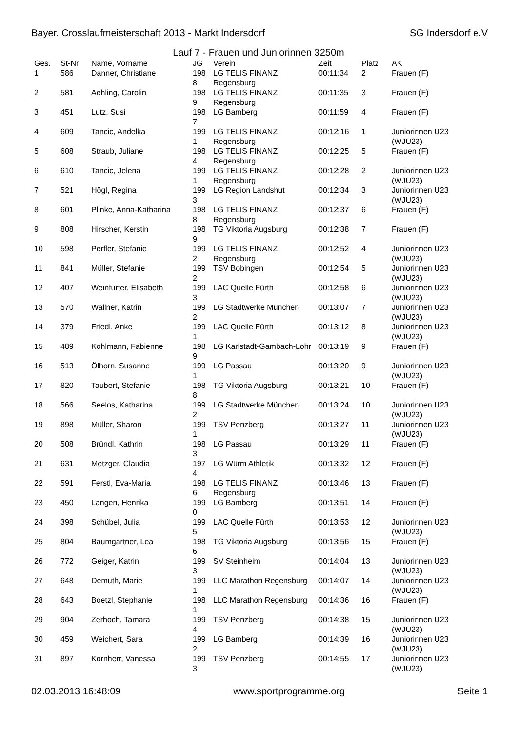Bayer. Crosslaufmeisterschaft 2013 - Markt Indersdorf SG Indersdorf e.V
Lauf 7 - Frauen und Juniorinnen 3250m
| Ges. | St-Nr | Name, Vorname | JG | Verein | Zeit | Platz | AK |
| --- | --- | --- | --- | --- | --- | --- | --- |
| 1 | 586 | Danner, Christiane | 198 8 | LG TELIS FINANZ Regensburg | 00:11:34 | 2 | Frauen (F) |
| 2 | 581 | Aehling, Carolin | 198 9 | LG TELIS FINANZ Regensburg | 00:11:35 | 3 | Frauen (F) |
| 3 | 451 | Lutz, Susi | 198 7 | LG Bamberg | 00:11:59 | 4 | Frauen (F) |
| 4 | 609 | Tancic, Andelka | 199 1 | LG TELIS FINANZ Regensburg | 00:12:16 | 1 | Juniorinnen U23 (WJU23) |
| 5 | 608 | Straub, Juliane | 198 4 | LG TELIS FINANZ Regensburg | 00:12:25 | 5 | Frauen (F) |
| 6 | 610 | Tancic, Jelena | 199 1 | LG TELIS FINANZ Regensburg | 00:12:28 | 2 | Juniorinnen U23 (WJU23) |
| 7 | 521 | Högl, Regina | 199 3 | LG Region Landshut | 00:12:34 | 3 | Juniorinnen U23 (WJU23) |
| 8 | 601 | Plinke, Anna-Katharina | 198 8 | LG TELIS FINANZ Regensburg | 00:12:37 | 6 | Frauen (F) |
| 9 | 808 | Hirscher, Kerstin | 198 9 | TG Viktoria Augsburg | 00:12:38 | 7 | Frauen (F) |
| 10 | 598 | Perfler, Stefanie | 199 2 | LG TELIS FINANZ Regensburg | 00:12:52 | 4 | Juniorinnen U23 (WJU23) |
| 11 | 841 | Müller, Stefanie | 199 2 | TSV Bobingen | 00:12:54 | 5 | Juniorinnen U23 (WJU23) |
| 12 | 407 | Weinfurter, Elisabeth | 199 3 | LAC Quelle Fürth | 00:12:58 | 6 | Juniorinnen U23 (WJU23) |
| 13 | 570 | Wallner, Katrin | 199 2 | LG Stadtwerke München | 00:13:07 | 7 | Juniorinnen U23 (WJU23) |
| 14 | 379 | Friedl, Anke | 199 1 | LAC Quelle Fürth | 00:13:12 | 8 | Juniorinnen U23 (WJU23) |
| 15 | 489 | Kohlmann, Fabienne | 198 9 | LG Karlstadt-Gambach-Lohr | 00:13:19 | 9 | Frauen (F) |
| 16 | 513 | Ölhorn, Susanne | 199 1 | LG Passau | 00:13:20 | 9 | Juniorinnen U23 (WJU23) |
| 17 | 820 | Taubert, Stefanie | 198 8 | TG Viktoria Augsburg | 00:13:21 | 10 | Frauen (F) |
| 18 | 566 | Seelos, Katharina | 199 2 | LG Stadtwerke München | 00:13:24 | 10 | Juniorinnen U23 (WJU23) |
| 19 | 898 | Müller, Sharon | 199 1 | TSV Penzberg | 00:13:27 | 11 | Juniorinnen U23 (WJU23) |
| 20 | 508 | Bründl, Kathrin | 198 3 | LG Passau | 00:13:29 | 11 | Frauen (F) |
| 21 | 631 | Metzger, Claudia | 197 4 | LG Würm Athletik | 00:13:32 | 12 | Frauen (F) |
| 22 | 591 | Ferstl, Eva-Maria | 198 6 | LG TELIS FINANZ Regensburg | 00:13:46 | 13 | Frauen (F) |
| 23 | 450 | Langen, Henrika | 199 0 | LG Bamberg | 00:13:51 | 14 | Frauen (F) |
| 24 | 398 | Schübel, Julia | 199 5 | LAC Quelle Fürth | 00:13:53 | 12 | Juniorinnen U23 (WJU23) |
| 25 | 804 | Baumgartner, Lea | 198 6 | TG Viktoria Augsburg | 00:13:56 | 15 | Frauen (F) |
| 26 | 772 | Geiger, Katrin | 199 3 | SV Steinheim | 00:14:04 | 13 | Juniorinnen U23 (WJU23) |
| 27 | 648 | Demuth, Marie | 199 1 | LLC Marathon Regensburg | 00:14:07 | 14 | Juniorinnen U23 (WJU23) |
| 28 | 643 | Boetzl, Stephanie | 198 1 | LLC Marathon Regensburg | 00:14:36 | 16 | Frauen (F) |
| 29 | 904 | Zerhoch, Tamara | 199 4 | TSV Penzberg | 00:14:38 | 15 | Juniorinnen U23 (WJU23) |
| 30 | 459 | Weichert, Sara | 199 2 | LG Bamberg | 00:14:39 | 16 | Juniorinnen U23 (WJU23) |
| 31 | 897 | Kornherr, Vanessa | 199 3 | TSV Penzberg | 00:14:55 | 17 | Juniorinnen U23 (WJU23) |
02.03.2013 16:48:09 www.sportprogramme.org Seite 1